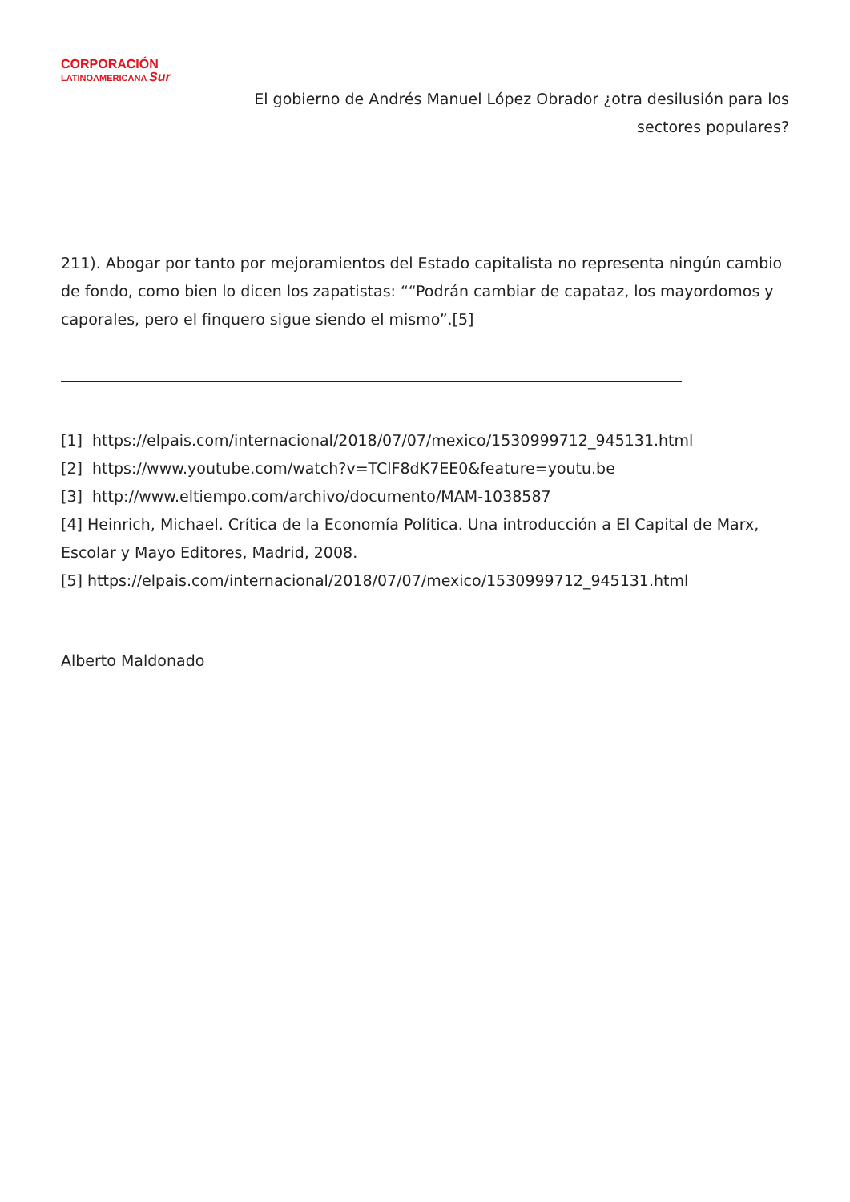CORPORACIÓN
LATINOAMERICANA Sur
El gobierno de Andrés Manuel López Obrador ¿otra desilusión para los sectores populares?
211). Abogar por tanto por mejoramientos del Estado capitalista no representa ningún cambio de fondo, como bien lo dicen los zapatistas: ““Podrán cambiar de capataz, los mayordomos y caporales, pero el finquero sigue siendo el mismo”.[5]
[1] https://elpais.com/internacional/2018/07/07/mexico/1530999712_945131.html
[2] https://www.youtube.com/watch?v=TClF8dK7EE0&feature=youtu.be
[3] http://www.eltiempo.com/archivo/documento/MAM-1038587
[4] Heinrich, Michael. Crítica de la Economía Política. Una introducción a El Capital de Marx, Escolar y Mayo Editores, Madrid, 2008.
[5] https://elpais.com/internacional/2018/07/07/mexico/1530999712_945131.html
Alberto Maldonado